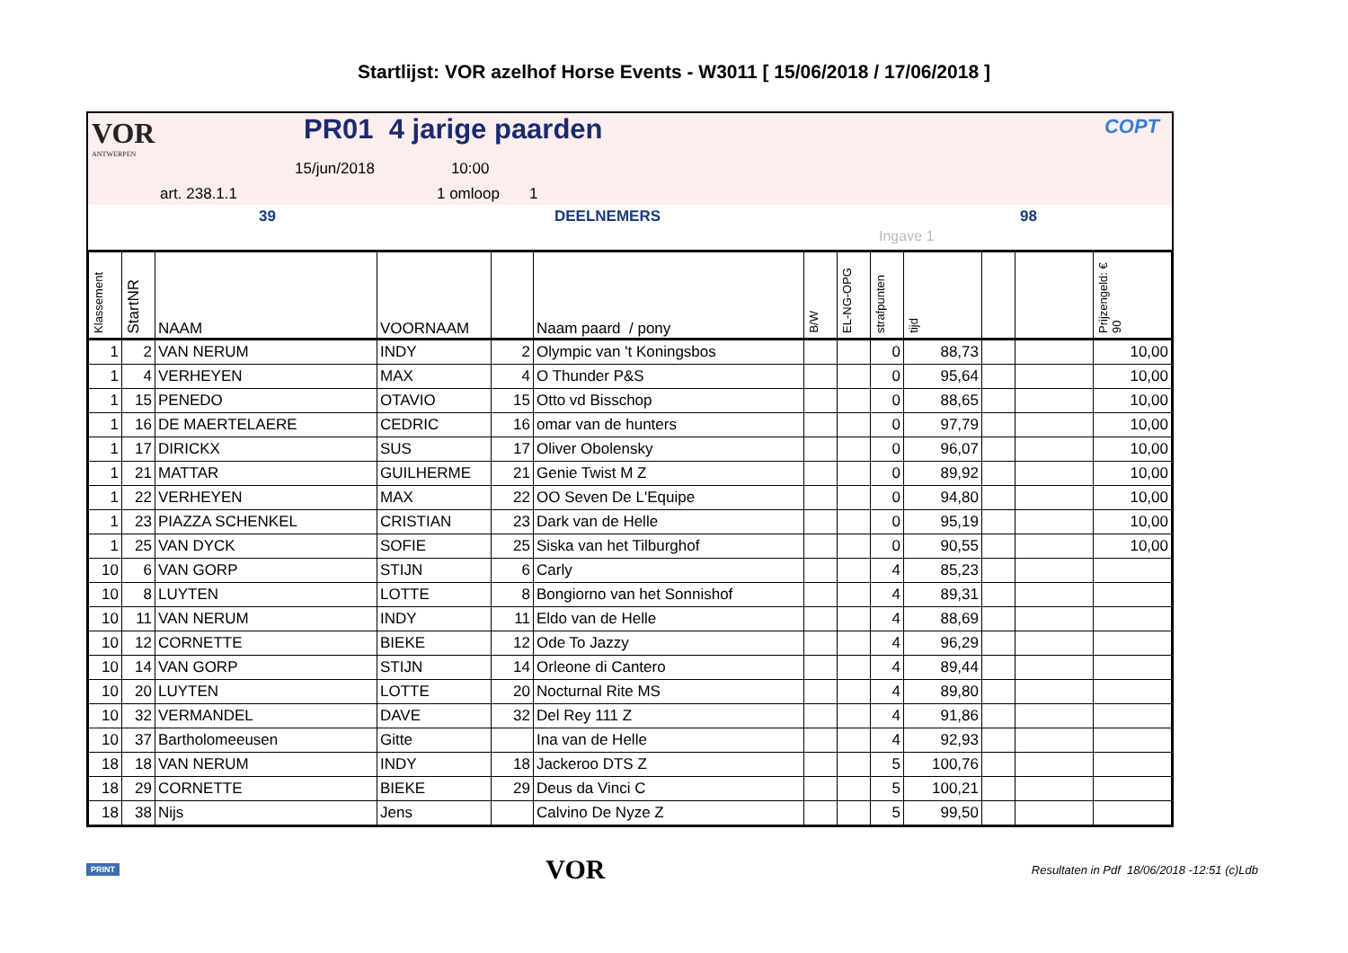Startlijst: VOR azelhof Horse Events - W3011 [ 15/06/2018 / 17/06/2018 ]
VOR
ANTWERPEN
PR01 4 jarige paarden
15/jun/2018 10:00
art. 238.1.1 1 omloop 1
COPT
39 DEELNEMERS 98
Ingave 1
| Klassement | StartNR | NAAM | VOORNAAM | | Naam paard / pony | B/W | EL-NG-OPG | strafpunten | tijd | | | Prijzengeld: € 90 |
| --- | --- | --- | --- | --- | --- | --- | --- | --- | --- | --- | --- | --- |
| 1 | 2 | VAN NERUM | INDY | 2 | Olympic van 't Koningsbos | | | 0 | 88,73 | | | 10,00 |
| 1 | 4 | VERHEYEN | MAX | 4 | O Thunder P&S | | | 0 | 95,64 | | | 10,00 |
| 1 | 15 | PENEDO | OTAVIO | 15 | Otto vd Bisschop | | | 0 | 88,65 | | | 10,00 |
| 1 | 16 | DE MAERTELAERE | CEDRIC | 16 | omar van de hunters | | | 0 | 97,79 | | | 10,00 |
| 1 | 17 | DIRICKX | SUS | 17 | Oliver Obolensky | | | 0 | 96,07 | | | 10,00 |
| 1 | 21 | MATTAR | GUILHERME | 21 | Genie Twist M Z | | | 0 | 89,92 | | | 10,00 |
| 1 | 22 | VERHEYEN | MAX | 22 | OO Seven De L'Equipe | | | 0 | 94,80 | | | 10,00 |
| 1 | 23 | PIAZZA SCHENKEL | CRISTIAN | 23 | Dark van de Helle | | | 0 | 95,19 | | | 10,00 |
| 1 | 25 | VAN DYCK | SOFIE | 25 | Siska van het Tilburghof | | | 0 | 90,55 | | | 10,00 |
| 10 | 6 | VAN GORP | STIJN | 6 | Carly | | | 4 | 85,23 | | | |
| 10 | 8 | LUYTEN | LOTTE | 8 | Bongiorno van het Sonnishof | | | 4 | 89,31 | | | |
| 10 | 11 | VAN NERUM | INDY | 11 | Eldo van de Helle | | | 4 | 88,69 | | | |
| 10 | 12 | CORNETTE | BIEKE | 12 | Ode To Jazzy | | | 4 | 96,29 | | | |
| 10 | 14 | VAN GORP | STIJN | 14 | Orleone di Cantero | | | 4 | 89,44 | | | |
| 10 | 20 | LUYTEN | LOTTE | 20 | Nocturnal Rite MS | | | 4 | 89,80 | | | |
| 10 | 32 | VERMANDEL | DAVE | 32 | Del Rey 111 Z | | | 4 | 91,86 | | | |
| 10 | 37 | Bartholomeeusen | Gitte | | Ina van de Helle | | | 4 | 92,93 | | | |
| 18 | 18 | VAN NERUM | INDY | 18 | Jackeroo DTS Z | | | 5 | 100,76 | | | |
| 18 | 29 | CORNETTE | BIEKE | 29 | Deus da Vinci C | | | 5 | 100,21 | | | |
| 18 | 38 | Nijs | Jens | | Calvino De Nyze Z | | | 5 | 99,50 | | | |
PRINT VOR Resultaten in Pdf 18/06/2018 -12:51 (c)Ldb